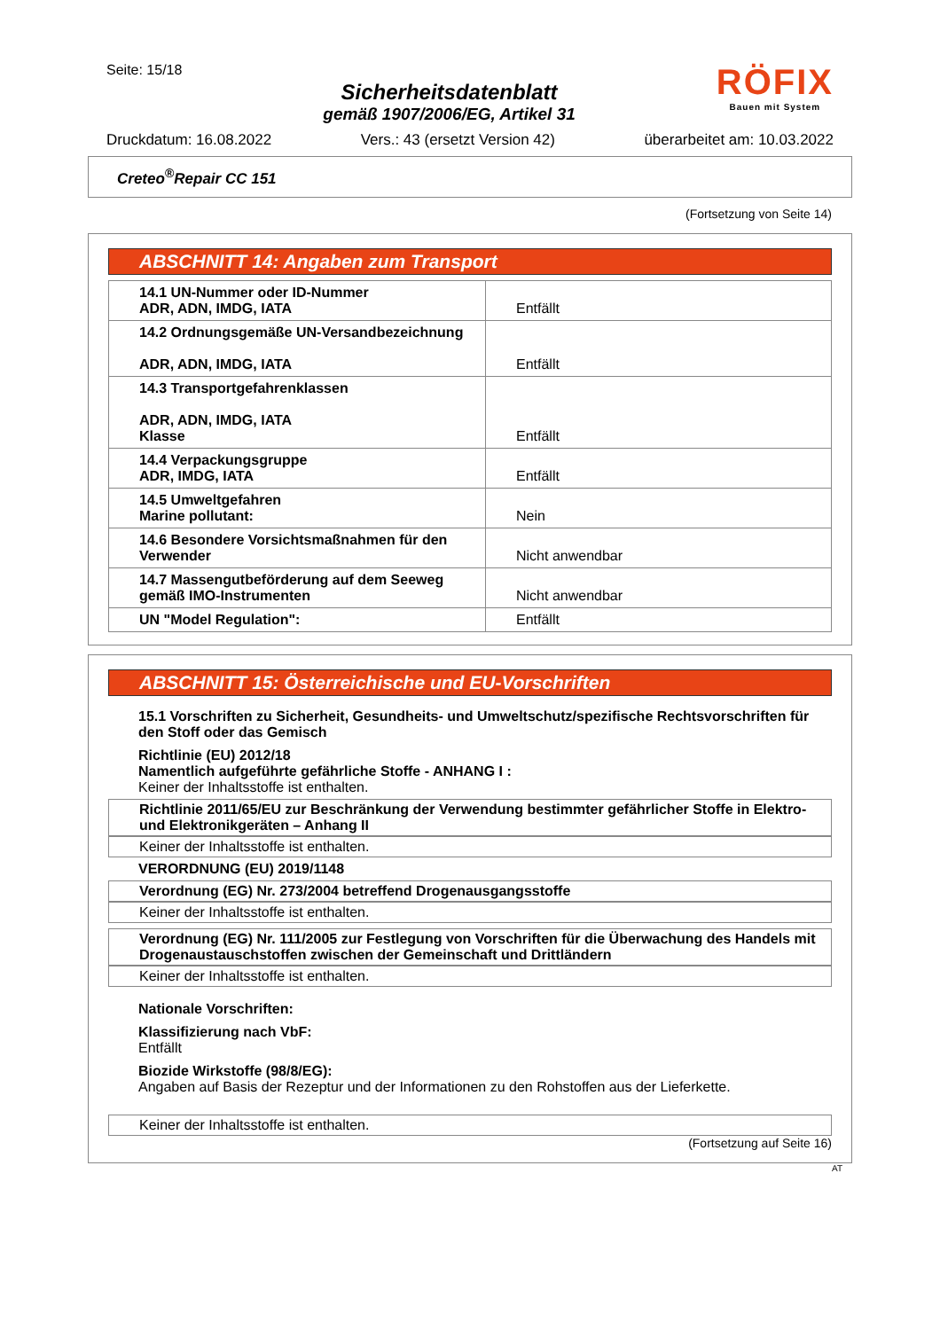Seite: 15/18
Sicherheitsdatenblatt
gemäß 1907/2006/EG, Artikel 31
RÖFIX
Bauen mit System
Druckdatum: 16.08.2022 Vers.: 43 (ersetzt Version 42) überarbeitet am: 10.03.2022
Creteo<sup>®</sup>Repair CC 151
(Fortsetzung von Seite 14)
ABSCHNITT 14: Angaben zum Transport
| 14.1 UN-Nummer oder ID-Nummer ADR, ADN, IMDG, IATA | Entfällt |
| 14.2 Ordnungsgemäße UN-Versandbezeichnung ADR, ADN, IMDG, IATA | Entfällt |
| 14.3 Transportgefahrenklassen ADR, ADN, IMDG, IATA Klasse | Entfällt |
| 14.4 Verpackungsgruppe ADR, IMDG, IATA | Entfällt |
| 14.5 Umweltgefahren Marine pollutant: | Nein |
| 14.6 Besondere Vorsichtsmaßnahmen für den Verwender | Nicht anwendbar |
| 14.7 Massengutbeförderung auf dem Seeweg gemäß IMO-Instrumenten | Nicht anwendbar |
| UN "Model Regulation": | Entfällt |
ABSCHNITT 15: Österreichische und EU-Vorschriften
15.1 Vorschriften zu Sicherheit, Gesundheits- und Umweltschutz/spezifische Rechtsvorschriften für den Stoff oder das Gemisch
Richtlinie (EU) 2012/18
Namentlich aufgeführte gefährliche Stoffe - ANHANG I :
Keiner der Inhaltsstoffe ist enthalten.
Richtlinie 2011/65/EU zur Beschränkung der Verwendung bestimmter gefährlicher Stoffe in Elektro- und Elektronikgeräten – Anhang II
Keiner der Inhaltsstoffe ist enthalten.
VERORDNUNG (EU) 2019/1148
Verordnung (EG) Nr. 273/2004 betreffend Drogenausgangsstoffe
Keiner der Inhaltsstoffe ist enthalten.
Verordnung (EG) Nr. 111/2005 zur Festlegung von Vorschriften für die Überwachung des Handels mit Drogenaustauschstoffen zwischen der Gemeinschaft und Drittländern
Keiner der Inhaltsstoffe ist enthalten.
Nationale Vorschriften:
Klassifizierung nach VbF:
Entfällt
Biozide Wirkstoffe (98/8/EG):
Angaben auf Basis der Rezeptur und der Informationen zu den Rohstoffen aus der Lieferkette.
Keiner der Inhaltsstoffe ist enthalten.
(Fortsetzung auf Seite 16)
AT